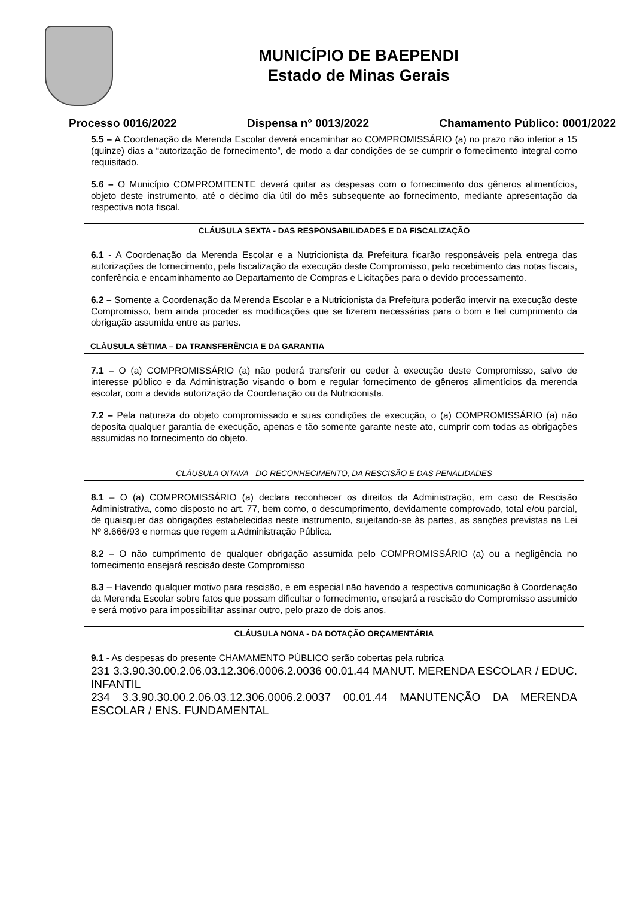MUNICÍPIO DE BAEPENDI
Estado de Minas Gerais
Processo 0016/2022 Dispensa n° 0013/2022 Chamamento Público: 0001/2022
5.5 – A Coordenação da Merenda Escolar deverá encaminhar ao COMPROMISSÁRIO (a) no prazo não inferior a 15 (quinze) dias a “autorização de fornecimento”, de modo a dar condições de se cumprir o fornecimento integral como requisitado.
5.6 – O Município COMPROMITENTE deverá quitar as despesas com o fornecimento dos gêneros alimentícios, objeto deste instrumento, até o décimo dia útil do mês subsequente ao fornecimento, mediante apresentação da respectiva nota fiscal.
CLÁUSULA SEXTA - DAS RESPONSABILIDADES E DA FISCALIZAÇÃO
6.1 - A Coordenação da Merenda Escolar e a Nutricionista da Prefeitura ficarão responsáveis pela entrega das autorizações de fornecimento, pela fiscalização da execução deste Compromisso, pelo recebimento das notas fiscais, conferência e encaminhamento ao Departamento de Compras e Licitações para o devido processamento.
6.2 – Somente a Coordenação da Merenda Escolar e a Nutricionista da Prefeitura poderão intervir na execução deste Compromisso, bem ainda proceder as modificações que se fizerem necessárias para o bom e fiel cumprimento da obrigação assumida entre as partes.
CLÁUSULA SÉTIMA – DA TRANSFERÊNCIA E DA GARANTIA
7.1 – O (a) COMPROMISSÁRIO (a) não poderá transferir ou ceder à execução deste Compromisso, salvo de interesse público e da Administração visando o bom e regular fornecimento de gêneros alimentícios da merenda escolar, com a devida autorização da Coordenação ou da Nutricionista.
7.2 – Pela natureza do objeto compromissado e suas condições de execução, o (a) COMPROMISSÁRIO (a) não deposita qualquer garantia de execução, apenas e tão somente garante neste ato, cumprir com todas as obrigações assumidas no fornecimento do objeto.
CLÁUSULA OITAVA - DO RECONHECIMENTO, DA RESCISÃO E DAS PENALIDADES
8.1 – O (a) COMPROMISSÁRIO (a) declara reconhecer os direitos da Administração, em caso de Rescisão Administrativa, como disposto no art. 77, bem como, o descumprimento, devidamente comprovado, total e/ou parcial, de quaisquer das obrigações estabelecidas neste instrumento, sujeitando-se às partes, as sanções previstas na Lei Nº 8.666/93 e normas que regem a Administração Pública.
8.2 – O não cumprimento de qualquer obrigação assumida pelo COMPROMISSÁRIO (a) ou a negligência no fornecimento ensejará rescisão deste Compromisso
8.3 – Havendo qualquer motivo para rescisão, e em especial não havendo a respectiva comunicação à Coordenação da Merenda Escolar sobre fatos que possam dificultar o fornecimento, ensejará a rescisão do Compromisso assumido e será motivo para impossibilitar assinar outro, pelo prazo de dois anos.
CLÁUSULA NONA - DA DOTAÇÃO ORÇAMENTÁRIA
9.1 - As despesas do presente CHAMAMENTO PÚBLICO serão cobertas pela rubrica
231 3.3.90.30.00.2.06.03.12.306.0006.2.0036 00.01.44 MANUT. MERENDA ESCOLAR / EDUC. INFANTIL
234 3.3.90.30.00.2.06.03.12.306.0006.2.0037 00.01.44 MANUTENÇÃO DA MERENDA ESCOLAR / ENS. FUNDAMENTAL